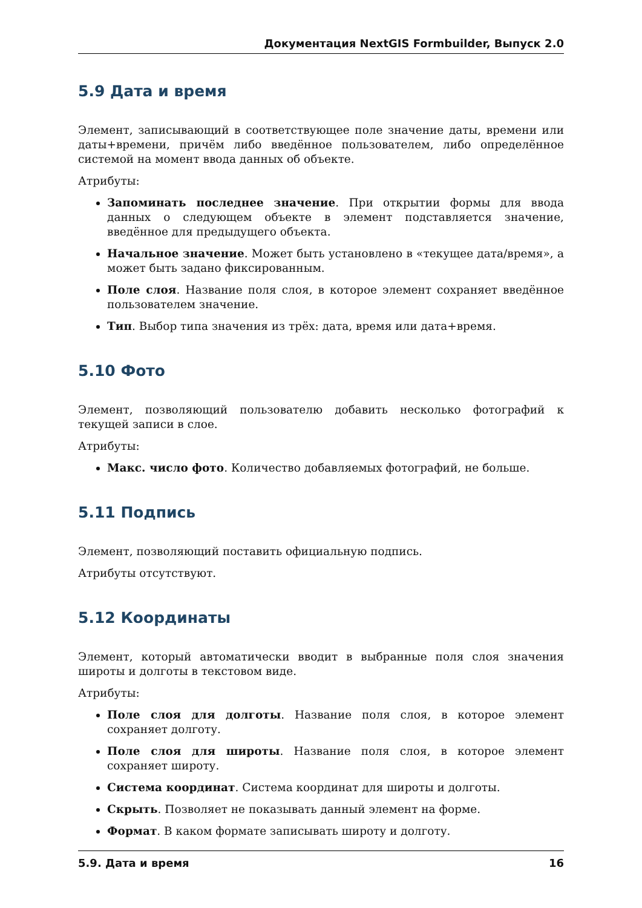Документация NextGIS Formbuilder, Выпуск 2.0
5.9 Дата и время
Элемент, записывающий в соответствующее поле значение даты, времени или даты+времени, причём либо введённое пользователем, либо определённое системой на момент ввода данных об объекте.
Атрибуты:
Запоминать последнее значение. При открытии формы для ввода данных о следующем объекте в элемент подставляется значение, введённое для предыдущего объекта.
Начальное значение. Может быть установлено в «текущее дата/время», а может быть задано фиксированным.
Поле слоя. Название поля слоя, в которое элемент сохраняет введённое пользователем значение.
Тип. Выбор типа значения из трёх: дата, время или дата+время.
5.10 Фото
Элемент, позволяющий пользователю добавить несколько фотографий к текущей записи в слое.
Атрибуты:
Макс. число фото. Количество добавляемых фотографий, не больше.
5.11 Подпись
Элемент, позволяющий поставить официальную подпись.
Атрибуты отсутствуют.
5.12 Координаты
Элемент, который автоматически вводит в выбранные поля слоя значения широты и долготы в текстовом виде.
Атрибуты:
Поле слоя для долготы. Название поля слоя, в которое элемент сохраняет долготу.
Поле слоя для широты. Название поля слоя, в которое элемент сохраняет широту.
Система координат. Система координат для широты и долготы.
Скрыть. Позволяет не показывать данный элемент на форме.
Формат. В каком формате записывать широту и долготу.
5.9. Дата и время 16